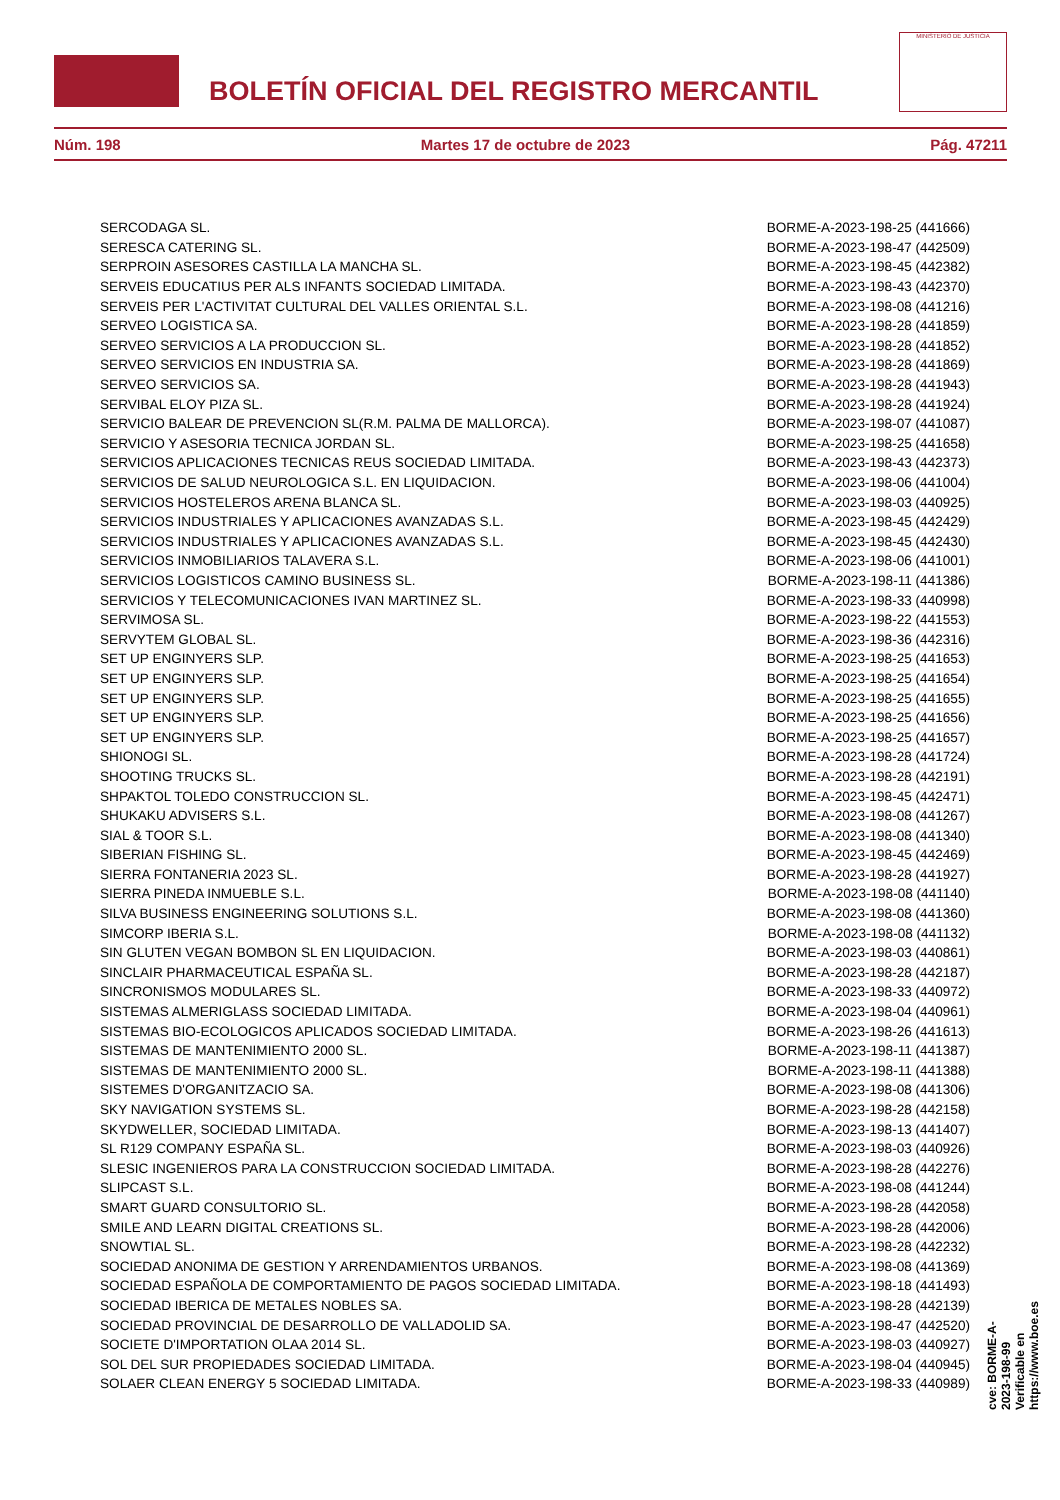BOLETÍN OFICIAL DEL REGISTRO MERCANTIL
MINISTERIO DE JUSTICIA
Núm. 198 Martes 17 de octubre de 2023 Pág. 47211
| SERCODAGA SL. | BORME-A-2023-198-25 (441666) |
| SERESCA CATERING SL. | BORME-A-2023-198-47 (442509) |
| SERPROIN ASESORES CASTILLA LA MANCHA SL. | BORME-A-2023-198-45 (442382) |
| SERVEIS EDUCATIUS PER ALS INFANTS SOCIEDAD LIMITADA. | BORME-A-2023-198-43 (442370) |
| SERVEIS PER L'ACTIVITAT CULTURAL DEL VALLES ORIENTAL S.L. | BORME-A-2023-198-08 (441216) |
| SERVEO LOGISTICA SA. | BORME-A-2023-198-28 (441859) |
| SERVEO SERVICIOS A LA PRODUCCION SL. | BORME-A-2023-198-28 (441852) |
| SERVEO SERVICIOS EN INDUSTRIA SA. | BORME-A-2023-198-28 (441869) |
| SERVEO SERVICIOS SA. | BORME-A-2023-198-28 (441943) |
| SERVIBAL ELOY PIZA SL. | BORME-A-2023-198-28 (441924) |
| SERVICIO BALEAR DE PREVENCION SL(R.M. PALMA DE MALLORCA). | BORME-A-2023-198-07 (441087) |
| SERVICIO Y ASESORIA TECNICA JORDAN SL. | BORME-A-2023-198-25 (441658) |
| SERVICIOS APLICACIONES TECNICAS REUS SOCIEDAD LIMITADA. | BORME-A-2023-198-43 (442373) |
| SERVICIOS DE SALUD NEUROLOGICA S.L. EN LIQUIDACION. | BORME-A-2023-198-06 (441004) |
| SERVICIOS HOSTELEROS ARENA BLANCA SL. | BORME-A-2023-198-03 (440925) |
| SERVICIOS INDUSTRIALES Y APLICACIONES AVANZADAS S.L. | BORME-A-2023-198-45 (442429) |
| SERVICIOS INDUSTRIALES Y APLICACIONES AVANZADAS S.L. | BORME-A-2023-198-45 (442430) |
| SERVICIOS INMOBILIARIOS TALAVERA S.L. | BORME-A-2023-198-06 (441001) |
| SERVICIOS LOGISTICOS CAMINO BUSINESS SL. | BORME-A-2023-198-11 (441386) |
| SERVICIOS Y TELECOMUNICACIONES IVAN MARTINEZ SL. | BORME-A-2023-198-33 (440998) |
| SERVIMOSA SL. | BORME-A-2023-198-22 (441553) |
| SERVYTEM GLOBAL SL. | BORME-A-2023-198-36 (442316) |
| SET UP ENGINYERS SLP. | BORME-A-2023-198-25 (441653) |
| SET UP ENGINYERS SLP. | BORME-A-2023-198-25 (441654) |
| SET UP ENGINYERS SLP. | BORME-A-2023-198-25 (441655) |
| SET UP ENGINYERS SLP. | BORME-A-2023-198-25 (441656) |
| SET UP ENGINYERS SLP. | BORME-A-2023-198-25 (441657) |
| SHIONOGI SL. | BORME-A-2023-198-28 (441724) |
| SHOOTING TRUCKS SL. | BORME-A-2023-198-28 (442191) |
| SHPAKTOL TOLEDO CONSTRUCCION SL. | BORME-A-2023-198-45 (442471) |
| SHUKAKU ADVISERS S.L. | BORME-A-2023-198-08 (441267) |
| SIAL & TOOR S.L. | BORME-A-2023-198-08 (441340) |
| SIBERIAN FISHING SL. | BORME-A-2023-198-45 (442469) |
| SIERRA FONTANERIA 2023 SL. | BORME-A-2023-198-28 (441927) |
| SIERRA PINEDA INMUEBLE S.L. | BORME-A-2023-198-08 (441140) |
| SILVA BUSINESS ENGINEERING SOLUTIONS S.L. | BORME-A-2023-198-08 (441360) |
| SIMCORP IBERIA S.L. | BORME-A-2023-198-08 (441132) |
| SIN GLUTEN VEGAN BOMBON SL EN LIQUIDACION. | BORME-A-2023-198-03 (440861) |
| SINCLAIR PHARMACEUTICAL ESPAÑA SL. | BORME-A-2023-198-28 (442187) |
| SINCRONISMOS MODULARES SL. | BORME-A-2023-198-33 (440972) |
| SISTEMAS ALMERIGLASS SOCIEDAD LIMITADA. | BORME-A-2023-198-04 (440961) |
| SISTEMAS BIO-ECOLOGICOS APLICADOS SOCIEDAD LIMITADA. | BORME-A-2023-198-26 (441613) |
| SISTEMAS DE MANTENIMIENTO 2000 SL. | BORME-A-2023-198-11 (441387) |
| SISTEMAS DE MANTENIMIENTO 2000 SL. | BORME-A-2023-198-11 (441388) |
| SISTEMES D'ORGANITZACIO SA. | BORME-A-2023-198-08 (441306) |
| SKY NAVIGATION SYSTEMS SL. | BORME-A-2023-198-28 (442158) |
| SKYDWELLER, SOCIEDAD LIMITADA. | BORME-A-2023-198-13 (441407) |
| SL R129 COMPANY ESPAÑA SL. | BORME-A-2023-198-03 (440926) |
| SLESIC INGENIEROS PARA LA CONSTRUCCION SOCIEDAD LIMITADA. | BORME-A-2023-198-28 (442276) |
| SLIPCAST S.L. | BORME-A-2023-198-08 (441244) |
| SMART GUARD CONSULTORIO SL. | BORME-A-2023-198-28 (442058) |
| SMILE AND LEARN DIGITAL CREATIONS SL. | BORME-A-2023-198-28 (442006) |
| SNOWTIAL SL. | BORME-A-2023-198-28 (442232) |
| SOCIEDAD ANONIMA DE GESTION Y ARRENDAMIENTOS URBANOS. | BORME-A-2023-198-08 (441369) |
| SOCIEDAD ESPAÑOLA DE COMPORTAMIENTO DE PAGOS SOCIEDAD LIMITADA. | BORME-A-2023-198-18 (441493) |
| SOCIEDAD IBERICA DE METALES NOBLES SA. | BORME-A-2023-198-28 (442139) |
| SOCIEDAD PROVINCIAL DE DESARROLLO DE VALLADOLID SA. | BORME-A-2023-198-47 (442520) |
| SOCIETE D'IMPORTATION OLAA 2014 SL. | BORME-A-2023-198-03 (440927) |
| SOL DEL SUR PROPIEDADES SOCIEDAD LIMITADA. | BORME-A-2023-198-04 (440945) |
| SOLAER CLEAN ENERGY 5 SOCIEDAD LIMITADA. | BORME-A-2023-198-33 (440989) |
cve: BORME-A-2023-198-99
Verificable en https://www.boe.es